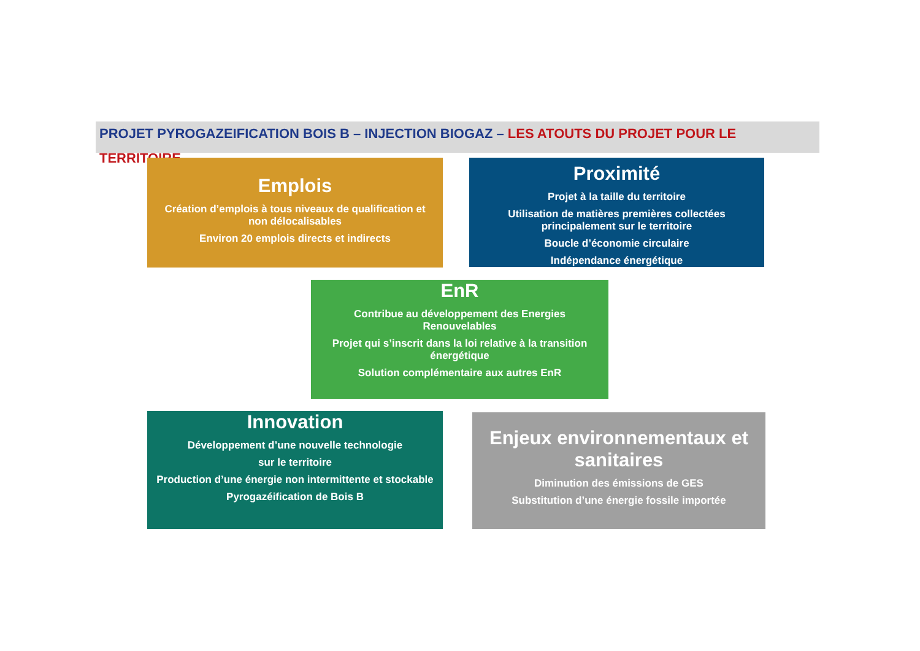PROJET PYROGAZEIFICATION BOIS B – INJECTION BIOGAZ – LES ATOUTS DU PROJET POUR LE TERRITOIRE
Emplois
Création d’emplois à tous niveaux de qualification et non délocalisables
Environ 20 emplois directs et indirects
Proximité
Projet à la taille du territoire
Utilisation de matières premières collectées principalement sur le territoire
Boucle d’économie circulaire
Indépendance énergétique
EnR
Contribue au développement des Energies Renouvelables
Projet qui s’inscrit dans la loi relative à la transition énergétique
Solution complémentaire aux autres EnR
Innovation
Développement d’une nouvelle technologie
sur le territoire
Production d’une énergie non intermittente et stockable
Pyrogazéification de Bois B
Enjeux environnementaux et sanitaires
Diminution des émissions de GES
Substitution d’une énergie fossile importée